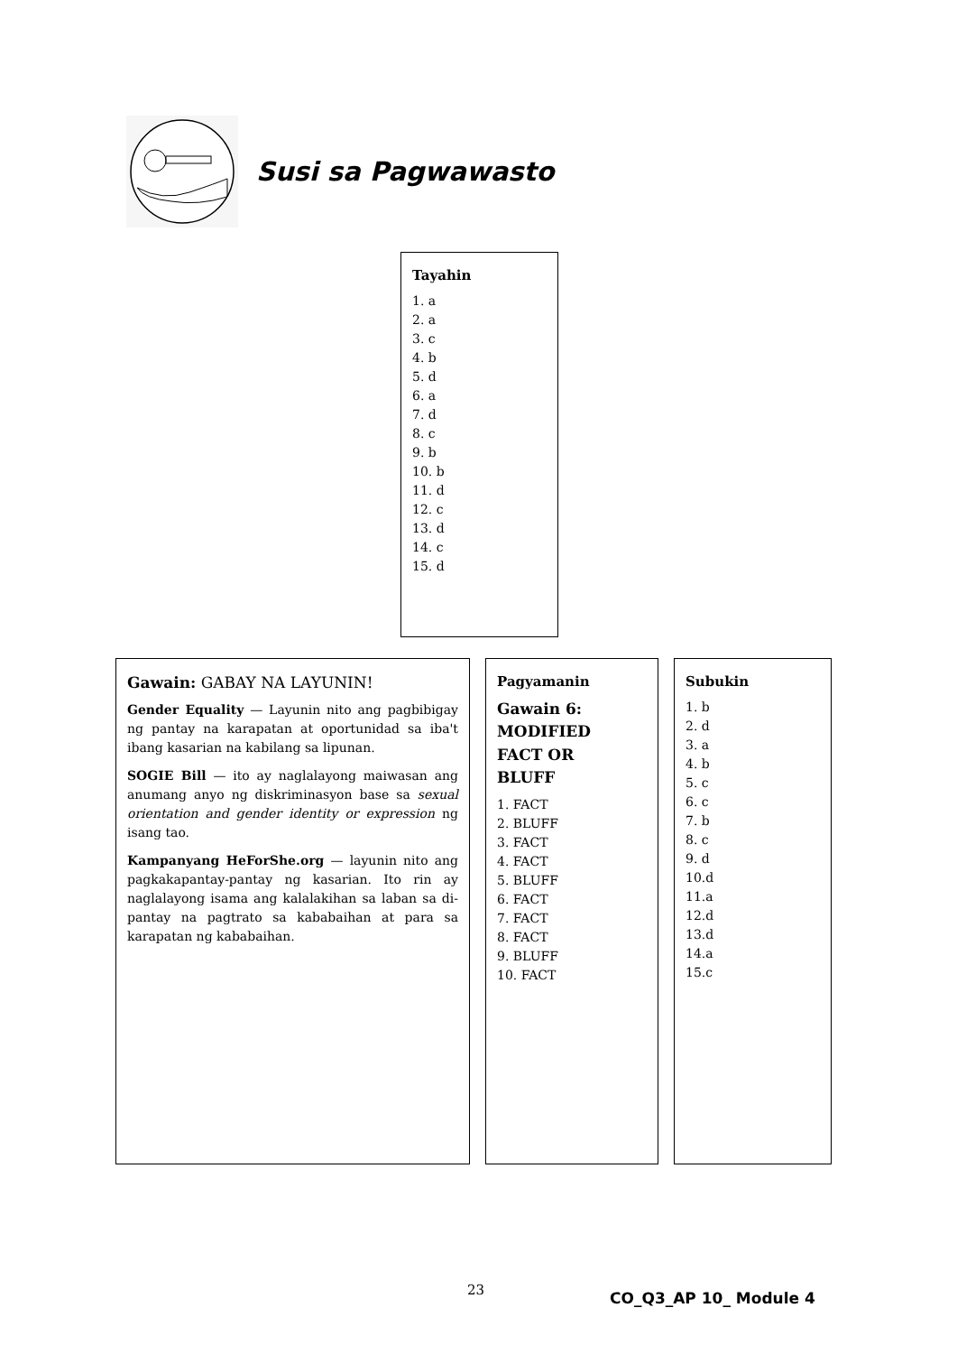Susi sa Pagwawasto
Tayahin
1. a
2. a
3. c
4. b
5. d
6. a
7. d
8. c
9. b
10. b
11. d
12. c
13. d
14. c
15. d
Subukin
1. b
2. d
3. a
4. b
5. c
6. c
7. b
8. c
9. d
10.d
11.a
12.d
13.d
14.a
15.c
Pagyamanin
Gawain 6:
MODIFIED
FACT OR
BLUFF
1. FACT
2. BLUFF
3. FACT
4. FACT
5. BLUFF
6. FACT
7. FACT
8. FACT
9. BLUFF
10. FACT
Gawain: GABAY NA LAYUNIN!
Gender Equality — Layunin nito ang pagbibigay ng pantay na karapatan at oportunidad sa iba't ibang kasarian na kabilang sa lipunan.
SOGIE Bill — ito ay naglalayong maiwasan ang anumang anyo ng diskriminasyon base sa sexual orientation and gender identity or expression ng isang tao.
Kampanyang HeForShe.org — layunin nito ang pagkakapantay-pantay ng kasarian. Ito rin ay naglalayong isama ang kalalakihan sa laban sa di-pantay na pagtrato sa kababaihan at para sa karapatan ng kababaihan.
23 CO_Q3_AP 10_ Module 4